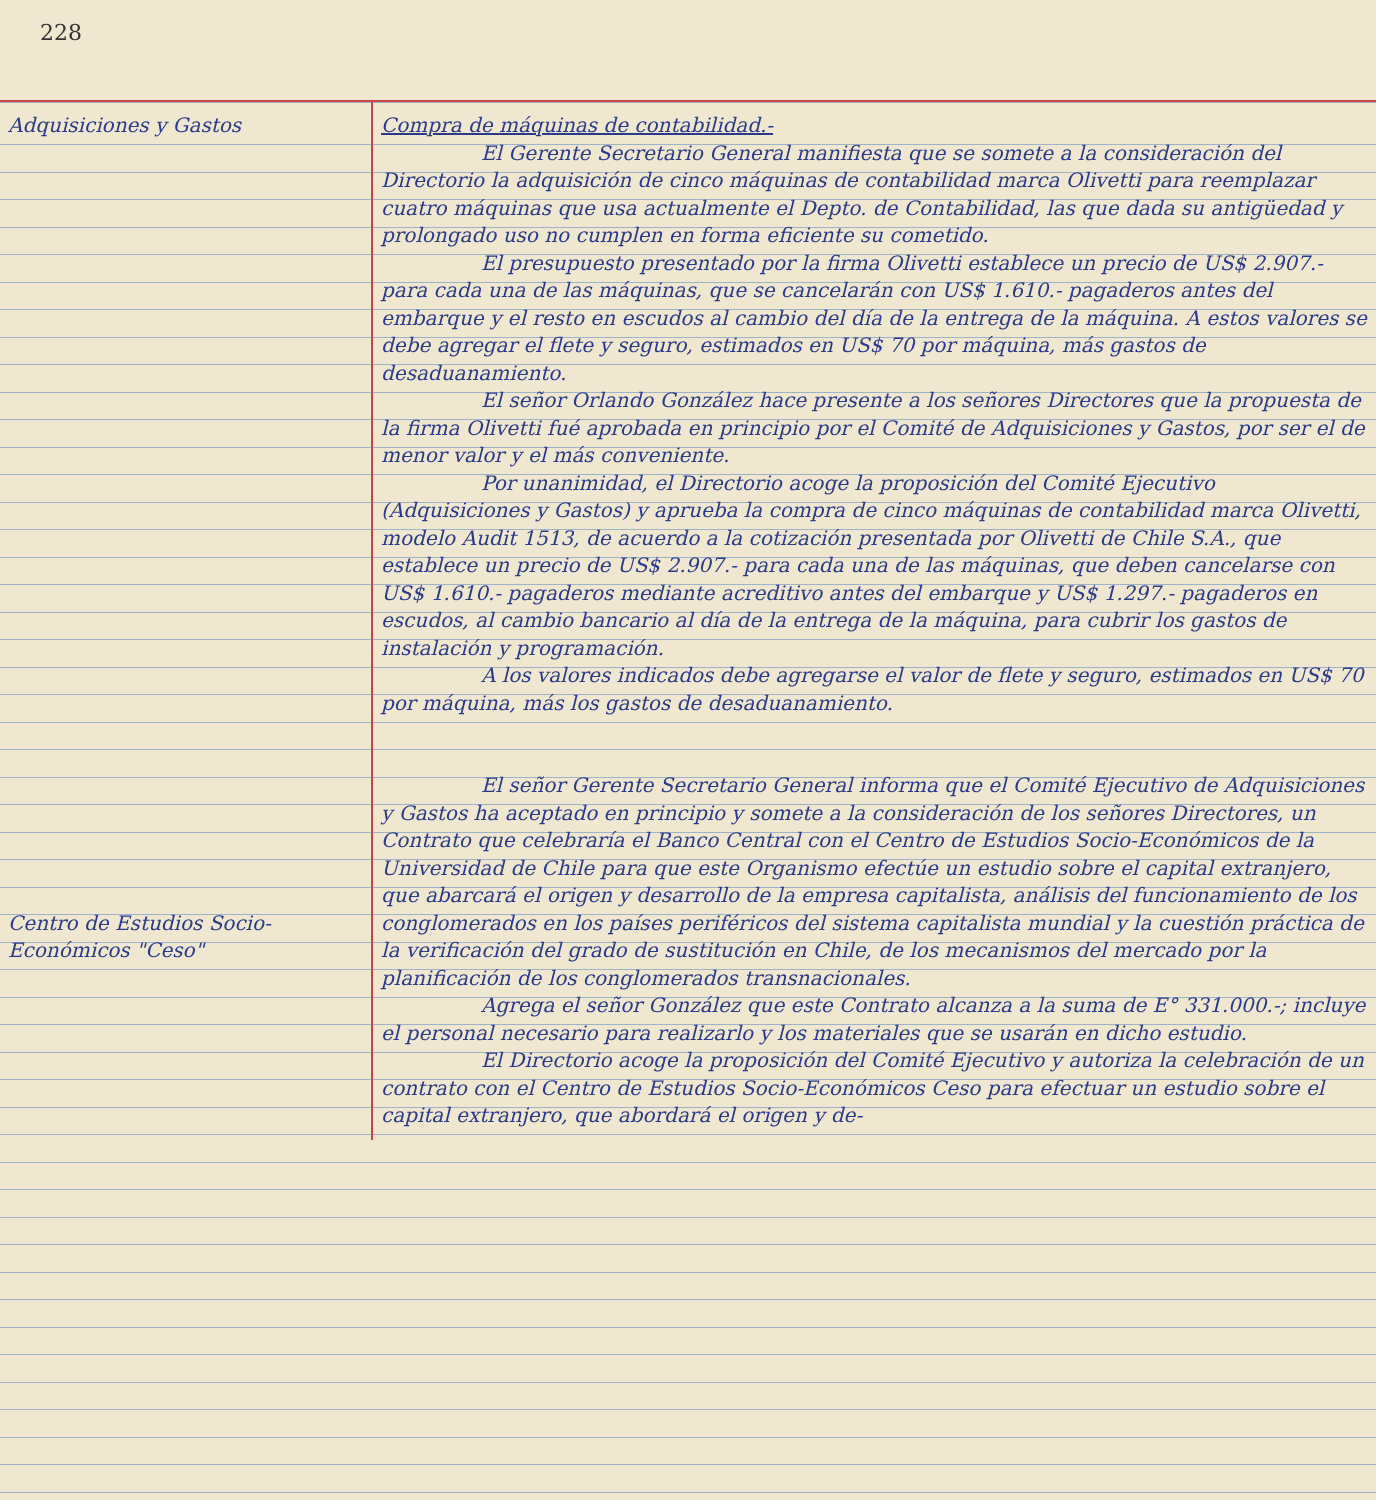228
Adquisiciones y Gastos
Centro de Estudios Socio-Económicos "Ceso"
Compra de máquinas de contabilidad.-
El Gerente Secretario General manifiesta que se somete a la consideración del Directorio la adquisición de cinco máquinas de contabilidad marca Olivetti para reemplazar cuatro máquinas que usa actualmente el Depto. de Contabilidad, las que dada su antigüedad y prolongado uso no cumplen en forma eficiente su cometido.
El presupuesto presentado por la firma Olivetti establece un precio de US$ 2.907.- para cada una de las máquinas, que se cancelarán con US$ 1.610.- pagaderos antes del embarque y el resto en escudos al cambio del día de la entrega de la máquina. A estos valores se debe agregar el flete y seguro, estimados en US$ 70 por máquina, más gastos de desaduanamiento.
El señor Orlando González hace presente a los señores Directores que la propuesta de la firma Olivetti fué aprobada en principio por el Comité de Adquisiciones y Gastos, por ser el de menor valor y el más conveniente.
Por unanimidad, el Directorio acoge la proposición del Comité Ejecutivo (Adquisiciones y Gastos) y aprueba la compra de cinco máquinas de contabilidad marca Olivetti, modelo Audit 1513, de acuerdo a la cotización presentada por Olivetti de Chile S.A., que establece un precio de US$ 2.907.- para cada una de las máquinas, que deben cancelarse con US$ 1.610.- pagaderos mediante acreditivo antes del embarque y US$ 1.297.- pagaderos en escudos, al cambio bancario al día de la entrega de la máquina, para cubrir los gastos de instalación y programación.
A los valores indicados debe agregarse el valor de flete y seguro, estimados en US$ 70 por máquina, más los gastos de desaduanamiento.
El señor Gerente Secretario General informa que el Comité Ejecutivo de Adquisiciones y Gastos ha aceptado en principio y somete a la consideración de los señores Directores, un Contrato que celebraría el Banco Central con el Centro de Estudios Socio-Económicos de la Universidad de Chile para que este Organismo efectúe un estudio sobre el capital extranjero, que abarcará el origen y desarrollo de la empresa capitalista, análisis del funcionamiento de los conglomerados en los países periféricos del sistema capitalista mundial y la cuestión práctica de la verificación del grado de sustitución en Chile, de los mecanismos del mercado por la planificación de los conglomerados transnacionales.
Agrega el señor González que este Contrato alcanza a la suma de E° 331.000.-; incluye el personal necesario para realizarlo y los materiales que se usarán en dicho estudio.
El Directorio acoge la proposición del Comité Ejecutivo y autoriza la celebración de un contrato con el Centro de Estudios Socio-Económicos Ceso para efectuar un estudio sobre el capital extranjero, que abordará el origen y de-